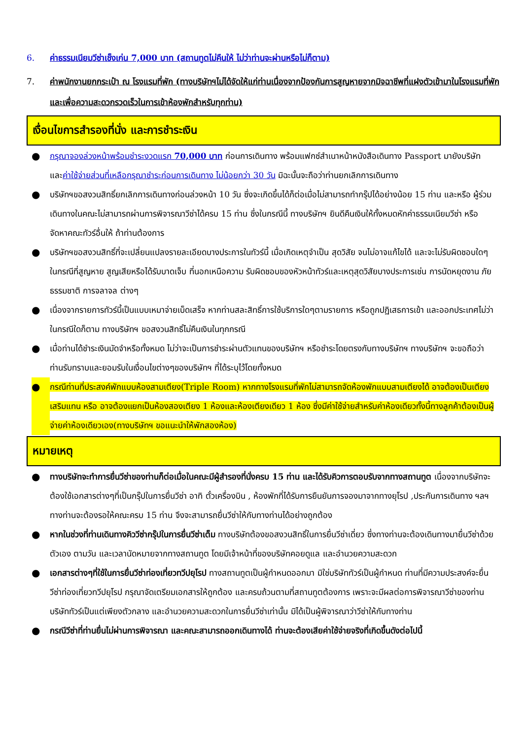6. ค่าธรรมเนียมวีซ่าเช็งเก่น 7,000 บาท (สถานทูตไม่คืนให้ ไม่ว่าท่านจะผ่านหรือไม่ก็ตาม)
7. ค่าพนักงานยกกระเป๋า ณ โรงแรมที่พัก (ทางบริษัทฯไม่ได้จัดให้แก่ท่านเนื่องจากป้องกันการสูญหายจากมิจฉาชีพที่แฝงตัวเข้ามาในโรงแรมที่พัก และเพื่อความสะดวกรวดเร็วในการเข้าห้องพักสำหรับทุกท่าน)
เงื่อนไขการสำรองที่นั่ง และการชำระเงิน
● กรุณาจองล่วงหน้าพร้อมชำระงวดแรก 70,000 บาท ก่อนการเดินทาง พร้อมแฟกซ์สำเนาหน้าหนังสือเดินทาง Passport มายังบริษัท และค่าใช้จ่ายส่วนที่เหลือกรุณาชำระก่อนการเดินทาง ไม่น้อยกว่า 30 วัน มิฉะนั้นจะถือว่าท่านยกเลิกการเดินทาง
● บริษัทฯขอสงวนสิทธิ์ยกเลิกการเดินทางก่อนล่วงหน้า 10 วัน ซึ่งจะเกิดขึ้นได้ก็ต่อเมื่อไม่สามารถทำกรุ๊ปได้อย่างน้อย 15 ท่าน และหรือ ผู้ร่วมเดินทางในคณะไม่สามารถผ่านการพิจารณาวีซ่าได้ครบ 15 ท่าน ซึ่งในกรณีนี้ ทางบริษัทฯ ยินดีคืนเงินให้ทั้งหมดหักค่าธรรมเนียมวีซ่า หรือจัดหาคณะทัวร์อื่นให้ ถ้าท่านต้องการ
● บริษัทฯขอสงวนสิทธิ์ที่จะเปลี่ยนแปลงรายละเอียดบางประการในทัวร์นี้ เมื่อเกิดเหตุจำเป็น สุดวิสัย จนไม่อาจแก้ไขได้ และจะไม่รับผิดชอบใดๆ ในกรณีที่สูญหาย สูญเสียหรือได้รับบาดเจ็บ ที่นอกเหนือความ รับผิดชอบของหัวหน้าทัวร์และเหตุสุดวิสัยบางประการเช่น การนัดหยุดงาน ภัยธรรมชาติ การจลาจล ต่างๆ
● เนื่องจากรายการทัวร์นี้เป็นแบบเหมาจ่ายเบ็ดเสร็จ หากท่านสละสิทธิ์การใช้บริการใดๆตามรายการ หรือถูกปฏิเสธการเข้า และออกประเทศไม่ว่าในกรณีใดก็ตาม ทางบริษัทฯ ขอสงวนสิทธิ์ไม่คืนเงินในทุกกรณี
● เมื่อท่านได้ชำระเงินมัดจำหรือทั้งหมด ไม่ว่าจะเป็นการชำระผ่านตัวแทนของบริษัทฯ หรือชำระโดยตรงกับทางบริษัทฯ ทางบริษัทฯ จะขอถือว่าท่านรับทราบและยอมรับในเงื่อนไขต่างๆของบริษัทฯ ที่ได้ระบุไว้โดยทั้งหมด
● กรณีท่านที่ประสงค์พักแบบห้องสามเตียง(Triple Room) หากทางโรงแรมที่พักไม่สามารถจัดห้องพักแบบสามเตียงได้ อาจต้องเป็นเตียงเสริมแทน หรือ อาจต้องแยกเป็นห้องสองเตียง 1 ห้องและห้องเตียงเดียว 1 ห้อง ซึ่งมีค่าใช้จ่ายสำหรับค่าห้องเดียวทั้งนี้ทางลูกค้าต้องเป็นผู้จ่ายค่าห้องเดียวเอง(ทางบริษัทฯ ขอแนะนำให้พักสองห้อง)
หมายเหตุ
● ทางบริษัทจะทำการยื่นวีซ่าของท่านก็ต่อเมื่อในคณะมีผู้สำรองที่นั่งครบ 15 ท่าน และได้รับคิวการตอบรับจากทางสถานทูต เนื่องจากบริษัทจะต้องใช้เอกสารต่างๆที่เป็นกรุ๊ปในการยื่นวีซ่า อาทิ ตั๋วเครื่องบิน , ห้องพักที่ได้รับการยืนยันการจองมาจากทางยุโรป ,ประกันการเดินทาง ฯลฯ ทางท่านจะต้องรอให้คณะครบ 15 ท่าน จึงจะสามารถยื่นวีซ่าให้กับทางท่านได้อย่างถูกต้อง
● หากในช่วงที่ท่านเดินทางคิววีซ่ากรุ๊ปในการยื่นวีซ่าเต็ม ทางบริษัทต้องขอสงวนสิทธิ์ในการยื่นวีซ่าเดี่ยว ซึ่งทางท่านจะต้องเดินทางมายื่นวีซ่าด้วยตัวเอง ตามวัน และเวลานัดหมายจากทางสถานทูต โดยมีเจ้าหน้าที่ของบริษัทคอยดูแล และอำนวยความสะดวก
● เอกสารต่างๆที่ใช้ในการยื่นวีซ่าท่องเที่ยวทวีปยุโรป ทางสถานทูตเป็นผู้กำหนดออกมา มิใช่บริษัททัวร์เป็นผู้กำหนด ท่านที่มีความประสงค์จะยื่นวีซ่าท่องเที่ยวทวีปยุโรป กรุณาจัดเตรียมเอกสารให้ถูกต้อง และครบถ้วนตามที่สถานทูตต้องการ เพราะจะมีผลต่อการพิจารณาวีซ่าของท่าน บริษัททัวร์เป็นแต่เพียงตัวกลาง และอำนวยความสะดวกในการยื่นวีซ่าเท่านั้น มิได้เป็นผู้พิจารณาว่าวีซ่าให้กับทางท่าน
● กรณีวีซ่าที่ท่านยื่นไม่ผ่านการพิจารณา และคณะสามารถออกเดินทางได้ ท่านจะต้องเสียค่าใช้จ่ายจริงที่เกิดขึ้นดังต่อไปนี้